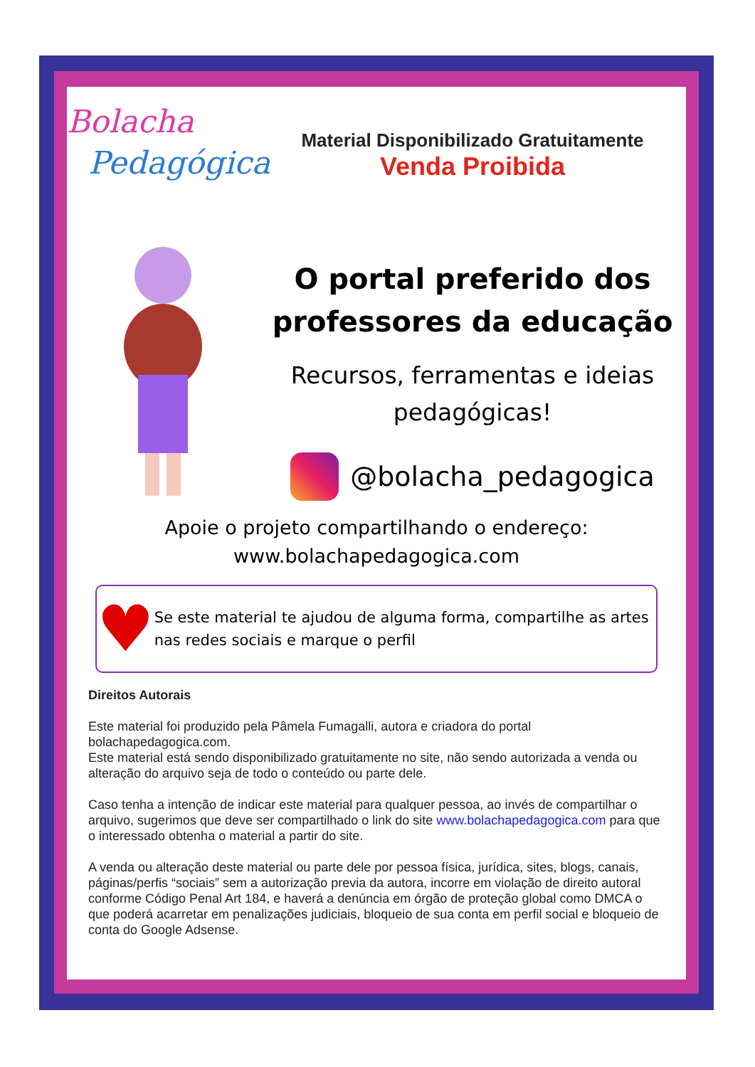Bolacha
Pedagógica
Material Disponibilizado Gratuitamente
Venda Proibida
O portal preferido dos
professores da educação
Recursos, ferramentas e ideias
pedagógicas!
@bolacha_pedagogica
Apoie o projeto compartilhando o endereço:
www.bolachapedagogica.com
♥
Se este material te ajudou de alguma forma, compartilhe as artes nas redes sociais e marque o perfil
Direitos Autorais
Este material foi produzido pela Pâmela Fumagalli, autora e criadora do portal bolachapedagogica.com.
Este material está sendo disponibilizado gratuitamente no site, não sendo autorizada a venda ou alteração do arquivo seja de todo o conteúdo ou parte dele.
Caso tenha a intenção de indicar este material para qualquer pessoa, ao invés de compartilhar o arquivo, sugerimos que deve ser compartilhado o link do site www.bolachapedagogica.com para que o interessado obtenha o material a partir do site.
A venda ou alteração deste material ou parte dele por pessoa física, jurídica, sites, blogs, canais, páginas/perfis “sociais” sem a autorização previa da autora, incorre em violação de direito autoral conforme Código Penal Art 184, e haverá a denúncia em órgão de proteção global como DMCA o que poderá acarretar em penalizações judiciais, bloqueio de sua conta em perfil social e bloqueio de conta do Google Adsense.